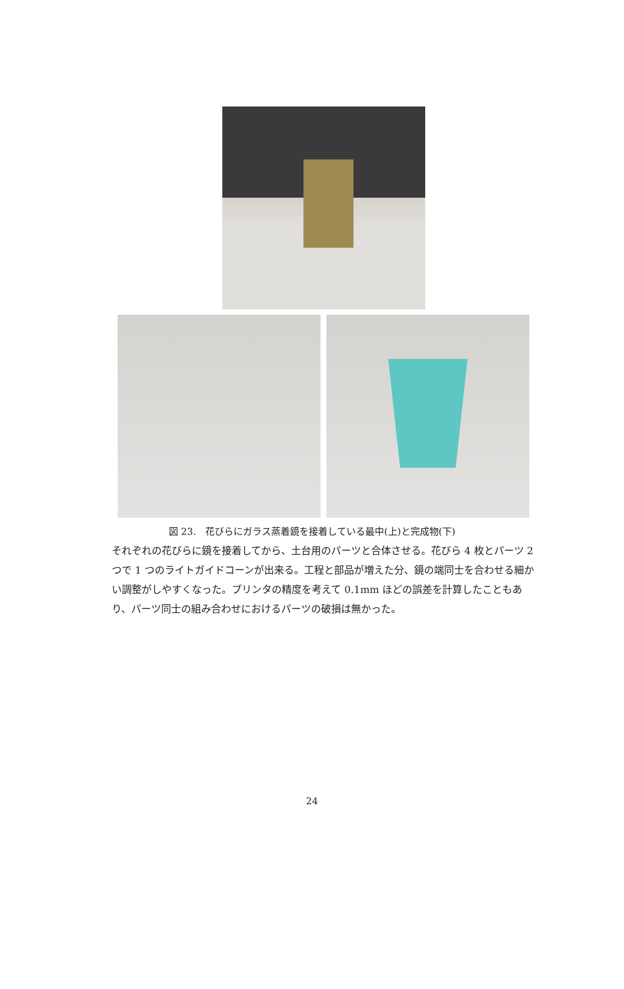図 23.　花びらにガラス蒸着鏡を接着している最中(上)と完成物(下)
それぞれの花びらに鏡を接着してから、土台用のパーツと合体させる。花びら 4 枚とパーツ 2 つで 1 つのライトガイドコーンが出来る。工程と部品が増えた分、鏡の端同士を合わせる細かい調整がしやすくなった。プリンタの精度を考えて 0.1mm ほどの誤差を計算したこともあり、パーツ同士の組み合わせにおけるパーツの破損は無かった。
24